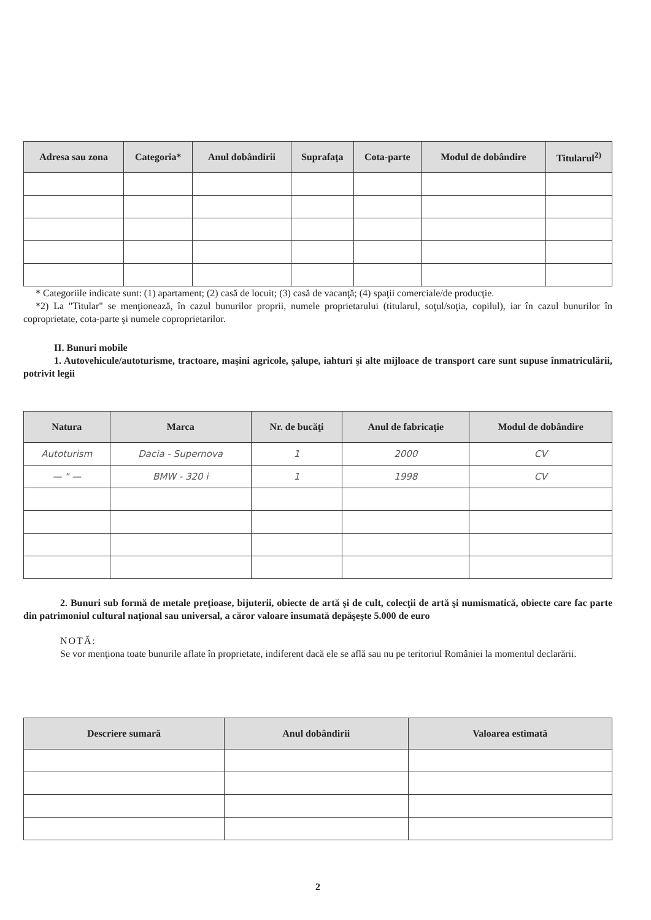| Adresa sau zona | Categoria* | Anul dobândirii | Suprafaţa | Cota-parte | Modul de dobândire | Titularul<sup>2)</sup> |
| --- | --- | --- | --- | --- | --- | --- |
* Categoriile indicate sunt: (1) apartament; (2) casă de locuit; (3) casă de vacanţă; (4) spaţii comerciale/de producţie.
*2) La "Titular" se menţionează, în cazul bunurilor proprii, numele proprietarului (titularul, soţul/soţia, copilul), iar în cazul bunurilor în coproprietate, cota-parte şi numele coproprietarilor.
II. Bunuri mobile
1. Autovehicule/autoturisme, tractoare, maşini agricole, şalupe, iahturi şi alte mijloace de transport care sunt supuse înmatriculării, potrivit legii
| Natura | Marca | Nr. de bucăţi | Anul de fabricaţie | Modul de dobândire |
| --- | --- | --- | --- | --- |
| Autoturism | Dacia - Supernova | 1 | 2000 | CV |
| — " — | BMW - 320 i | 1 | 1998 | CV |
2. Bunuri sub formă de metale preţioase, bijuterii, obiecte de artă şi de cult, colecţii de artă şi numismatică, obiecte care fac parte din patrimoniul cultural naţional sau universal, a căror valoare însumată depăşeşte 5.000 de euro
NOTĂ:
Se vor menţiona toate bunurile aflate în proprietate, indiferent dacă ele se află sau nu pe teritoriul României la momentul declarării.
| Descriere sumară | Anul dobândirii | Valoarea estimată |
| --- | --- | --- |
2